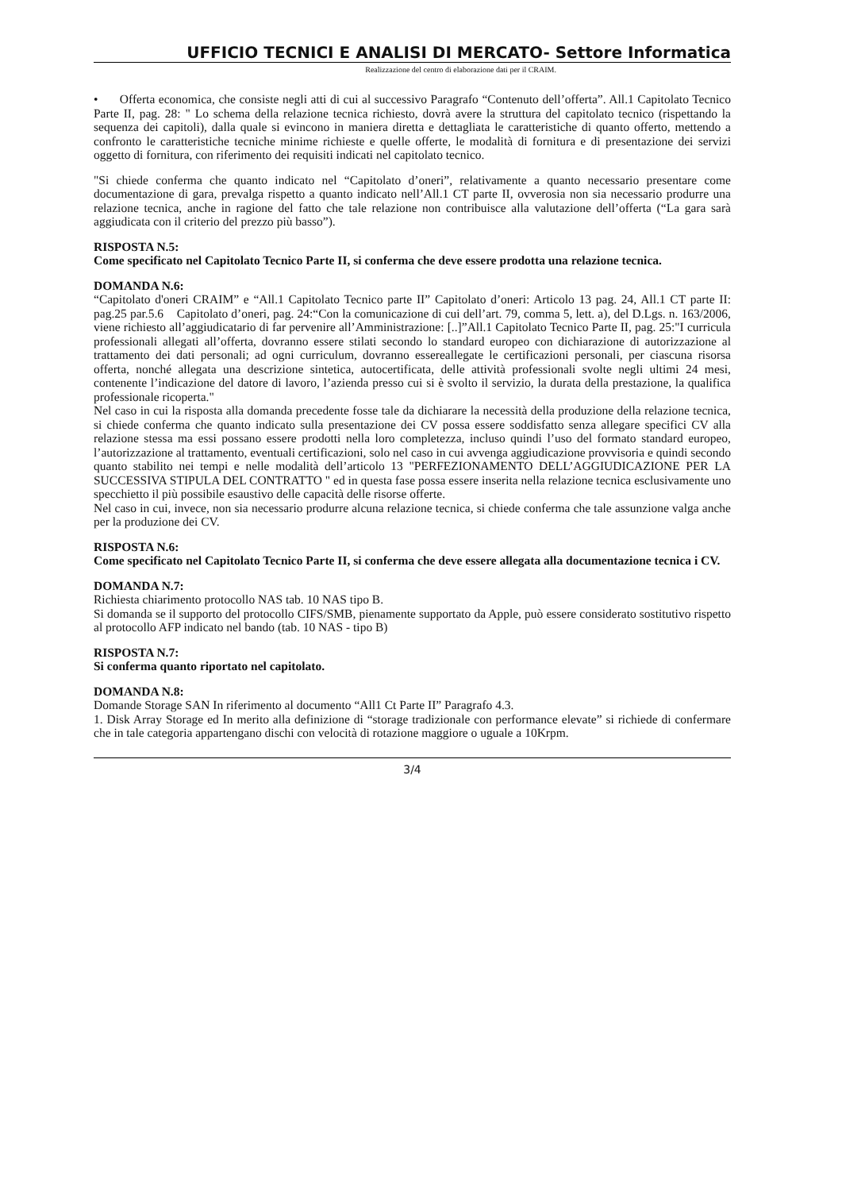UFFICIO TECNICI E ANALISI DI MERCATO- Settore Informatica
Realizzazione del centro di elaborazione dati per il CRAIM.
• Offerta economica, che consiste negli atti di cui al successivo Paragrafo “Contenuto dell’offerta”. All.1 Capitolato Tecnico Parte II, pag. 28: " Lo schema della relazione tecnica richiesto, dovrà avere la struttura del capitolato tecnico (rispettando la sequenza dei capitoli), dalla quale si evincono in maniera diretta e dettagliata le caratteristiche di quanto offerto, mettendo a confronto le caratteristiche tecniche minime richieste e quelle offerte, le modalità di fornitura e di presentazione dei servizi oggetto di fornitura, con riferimento dei requisiti indicati nel capitolato tecnico.
"Si chiede conferma che quanto indicato nel “Capitolato d’oneri”, relativamente a quanto necessario presentare come documentazione di gara, prevalga rispetto a quanto indicato nell’All.1 CT parte II, ovverosia non sia necessario produrre una relazione tecnica, anche in ragione del fatto che tale relazione non contribuisce alla valutazione dell’offerta (“La gara sarà aggiudicata con il criterio del prezzo più basso”).
RISPOSTA N.5:
Come specificato nel Capitolato Tecnico Parte II, si conferma che deve essere prodotta una relazione tecnica.
DOMANDA N.6:
“Capitolato d'oneri CRAIM” e “All.1 Capitolato Tecnico parte II” Capitolato d’oneri: Articolo 13 pag. 24, All.1 CT parte II: pag.25 par.5.6 Capitolato d’oneri, pag. 24:“Con la comunicazione di cui dell’art. 79, comma 5, lett. a), del D.Lgs. n. 163/2006, viene richiesto all’aggiudicatario di far pervenire all’Amministrazione: [..]”All.1 Capitolato Tecnico Parte II, pag. 25:"I curricula professionali allegati all’offerta, dovranno essere stilati secondo lo standard europeo con dichiarazione di autorizzazione al trattamento dei dati personali; ad ogni curriculum, dovranno essereallegate le certificazioni personali, per ciascuna risorsa offerta, nonché allegata una descrizione sintetica, autocertificata, delle attività professionali svolte negli ultimi 24 mesi, contenente l’indicazione del datore di lavoro, l’azienda presso cui si è svolto il servizio, la durata della prestazione, la qualifica professionale ricoperta."
Nel caso in cui la risposta alla domanda precedente fosse tale da dichiarare la necessità della produzione della relazione tecnica, si chiede conferma che quanto indicato sulla presentazione dei CV possa essere soddisfatto senza allegare specifici CV alla relazione stessa ma essi possano essere prodotti nella loro completezza, incluso quindi l’uso del formato standard europeo, l’autorizzazione al trattamento, eventuali certificazioni, solo nel caso in cui avvenga aggiudicazione provvisoria e quindi secondo quanto stabilito nei tempi e nelle modalità dell’articolo 13 "PERFEZIONAMENTO DELL’AGGIUDICAZIONE PER LA SUCCESSIVA STIPULA DEL CONTRATTO " ed in questa fase possa essere inserita nella relazione tecnica esclusivamente uno specchietto il più possibile esaustivo delle capacità delle risorse offerte.
Nel caso in cui, invece, non sia necessario produrre alcuna relazione tecnica, si chiede conferma che tale assunzione valga anche per la produzione dei CV.
RISPOSTA N.6:
Come specificato nel Capitolato Tecnico Parte II, si conferma che deve essere allegata alla documentazione tecnica i CV.
DOMANDA N.7:
Richiesta chiarimento protocollo NAS tab. 10 NAS tipo B.
Si domanda se il supporto del protocollo CIFS/SMB, pienamente supportato da Apple, può essere considerato sostitutivo rispetto al protocollo AFP indicato nel bando (tab. 10 NAS - tipo B)
RISPOSTA N.7:
Si conferma quanto riportato nel capitolato.
DOMANDA N.8:
Domande Storage SAN In riferimento al documento “All1 Ct Parte II” Paragrafo 4.3.
1. Disk Array Storage ed In merito alla definizione di “storage tradizionale con performance elevate” si richiede di confermare che in tale categoria appartengano dischi con velocità di rotazione maggiore o uguale a 10Krpm.
3/4